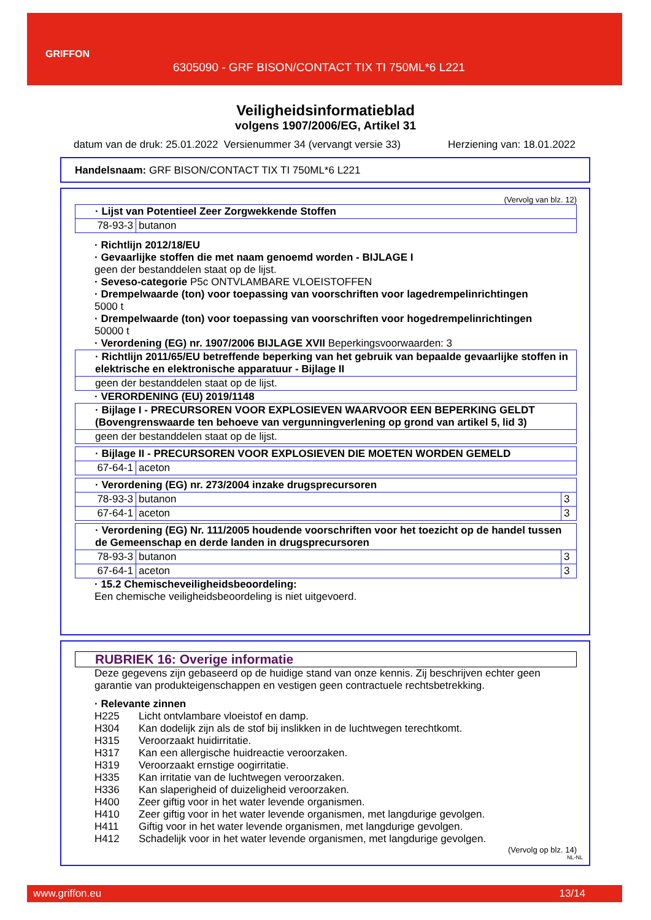GRIFFON
6305090 - GRF BISON/CONTACT TIX TI 750ML*6 L221
Veiligheidsinformatieblad
volgens 1907/2006/EG, Artikel 31
datum van de druk: 25.01.2022 Versienummer 34 (vervangt versie 33) Herziening van: 18.01.2022
Handelsnaam: GRF BISON/CONTACT TIX TI 750ML*6 L221
(Vervolg van blz. 12)
| · Lijst van Potentieel Zeer Zorgwekkende Stoffen | |
| 78-93-3 | butanon |
· Richtlijn 2012/18/EU
· Gevaarlijke stoffen die met naam genoemd worden - BIJLAGE I
geen der bestanddelen staat op de lijst.
· Seveso-categorie P5c ONTVLAMBARE VLOEISTOFFEN
· Drempelwaarde (ton) voor toepassing van voorschriften voor lagedrempelinrichtingen
5000 t
· Drempelwaarde (ton) voor toepassing van voorschriften voor hogedrempelinrichtingen
50000 t
· Verordening (EG) nr. 1907/2006 BIJLAGE XVII Beperkingsvoorwaarden: 3
| · Richtlijn 2011/65/EU betreffende beperking van het gebruik van bepaalde gevaarlijke stoffen in elektrische en elektronische apparatuur - Bijlage II |
| geen der bestanddelen staat op de lijst. |
· VERORDENING (EU) 2019/1148
| · Bijlage I - PRECURSOREN VOOR EXPLOSIEVEN WAARVOOR EEN BEPERKING GELDT (Bovengrenswaarde ten behoeve van vergunningverlening op grond van artikel 5, lid 3) |
| geen der bestanddelen staat op de lijst. |
| · Bijlage II - PRECURSOREN VOOR EXPLOSIEVEN DIE MOETEN WORDEN GEMELD | |
| 67-64-1 | aceton |
| · Verordening (EG) nr. 273/2004 inzake drugsprecursoren | | |
| 78-93-3 | butanon | 3 |
| 67-64-1 | aceton | 3 |
| · Verordening (EG) Nr. 111/2005 houdende voorschriften voor het toezicht op de handel tussen de Gemeenschap en derde landen in drugsprecursoren | | |
| 78-93-3 | butanon | 3 |
| 67-64-1 | aceton | 3 |
· 15.2 Chemischeveiligheidsbeoordeling:
Een chemische veiligheidsbeoordeling is niet uitgevoerd.
RUBRIEK 16: Overige informatie
Deze gegevens zijn gebaseerd op de huidige stand van onze kennis. Zij beschrijven echter geen garantie van produkteigenschappen en vestigen geen contractuele rechtsbetrekking.
· Relevante zinnen
H225 Licht ontvlambare vloeistof en damp.
H304 Kan dodelijk zijn als de stof bij inslikken in de luchtwegen terechtkomt.
H315 Veroorzaakt huidirritatie.
H317 Kan een allergische huidreactie veroorzaken.
H319 Veroorzaakt ernstige oogirritatie.
H335 Kan irritatie van de luchtwegen veroorzaken.
H336 Kan slaperigheid of duizeligheid veroorzaken.
H400 Zeer giftig voor in het water levende organismen.
H410 Zeer giftig voor in het water levende organismen, met langdurige gevolgen.
H411 Giftig voor in het water levende organismen, met langdurige gevolgen.
H412 Schadelijk voor in het water levende organismen, met langdurige gevolgen.
(Vervolg op blz. 14)
NL-NL
www.griffon.eu 13/14